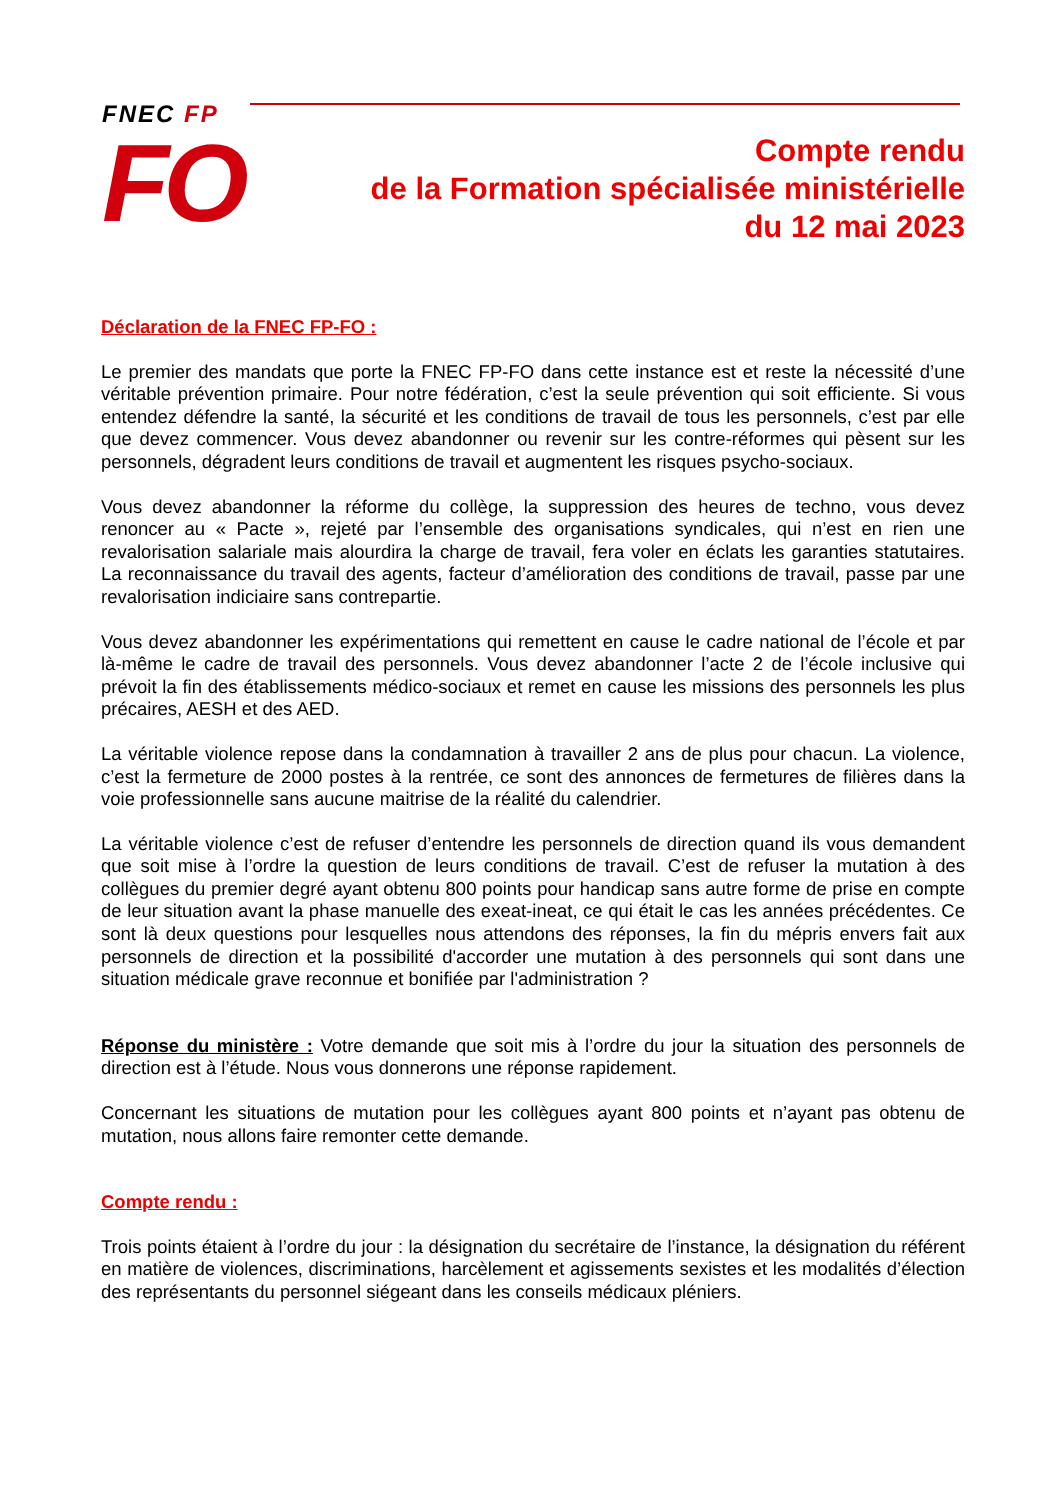FNEC FP
FO
Compte rendu
de la Formation spécialisée ministérielle
du 12 mai 2023
Déclaration de la FNEC FP-FO :
Le premier des mandats que porte la FNEC FP-FO dans cette instance est et reste la nécessité d’une véritable prévention primaire. Pour notre fédération, c’est la seule prévention qui soit efficiente. Si vous entendez défendre la santé, la sécurité et les conditions de travail de tous les personnels, c’est par elle que devez commencer. Vous devez abandonner ou revenir sur les contre-réformes qui pèsent sur les personnels, dégradent leurs conditions de travail et augmentent les risques psycho-sociaux.
Vous devez abandonner la réforme du collège, la suppression des heures de techno, vous devez renoncer au « Pacte », rejeté par l’ensemble des organisations syndicales, qui n’est en rien une revalorisation salariale mais alourdira la charge de travail, fera voler en éclats les garanties statutaires. La reconnaissance du travail des agents, facteur d’amélioration des conditions de travail, passe par une revalorisation indiciaire sans contrepartie.
Vous devez abandonner les expérimentations qui remettent en cause le cadre national de l’école et par là-même le cadre de travail des personnels. Vous devez abandonner l’acte 2 de l’école inclusive qui prévoit la fin des établissements médico-sociaux et remet en cause les missions des personnels les plus précaires, AESH et des AED.
La véritable violence repose dans la condamnation à travailler 2 ans de plus pour chacun. La violence, c’est la fermeture de 2000 postes à la rentrée, ce sont des annonces de fermetures de filières dans la voie professionnelle sans aucune maitrise de la réalité du calendrier.
La véritable violence c’est de refuser d’entendre les personnels de direction quand ils vous demandent que soit mise à l’ordre la question de leurs conditions de travail. C’est de refuser la mutation à des collègues du premier degré ayant obtenu 800 points pour handicap sans autre forme de prise en compte de leur situation avant la phase manuelle des exeat-ineat, ce qui était le cas les années précédentes. Ce sont là deux questions pour lesquelles nous attendons des réponses, la fin du mépris envers fait aux personnels de direction et la possibilité d'accorder une mutation à des personnels qui sont dans une situation médicale grave reconnue et bonifiée par l'administration ?
Réponse du ministère : Votre demande que soit mis à l’ordre du jour la situation des personnels de direction est à l’étude. Nous vous donnerons une réponse rapidement.
Concernant les situations de mutation pour les collègues ayant 800 points et n’ayant pas obtenu de mutation, nous allons faire remonter cette demande.
Compte rendu :
Trois points étaient à l’ordre du jour : la désignation du secrétaire de l’instance, la désignation du référent en matière de violences, discriminations, harcèlement et agissements sexistes et les modalités d’élection des représentants du personnel siégeant dans les conseils médicaux pléniers.